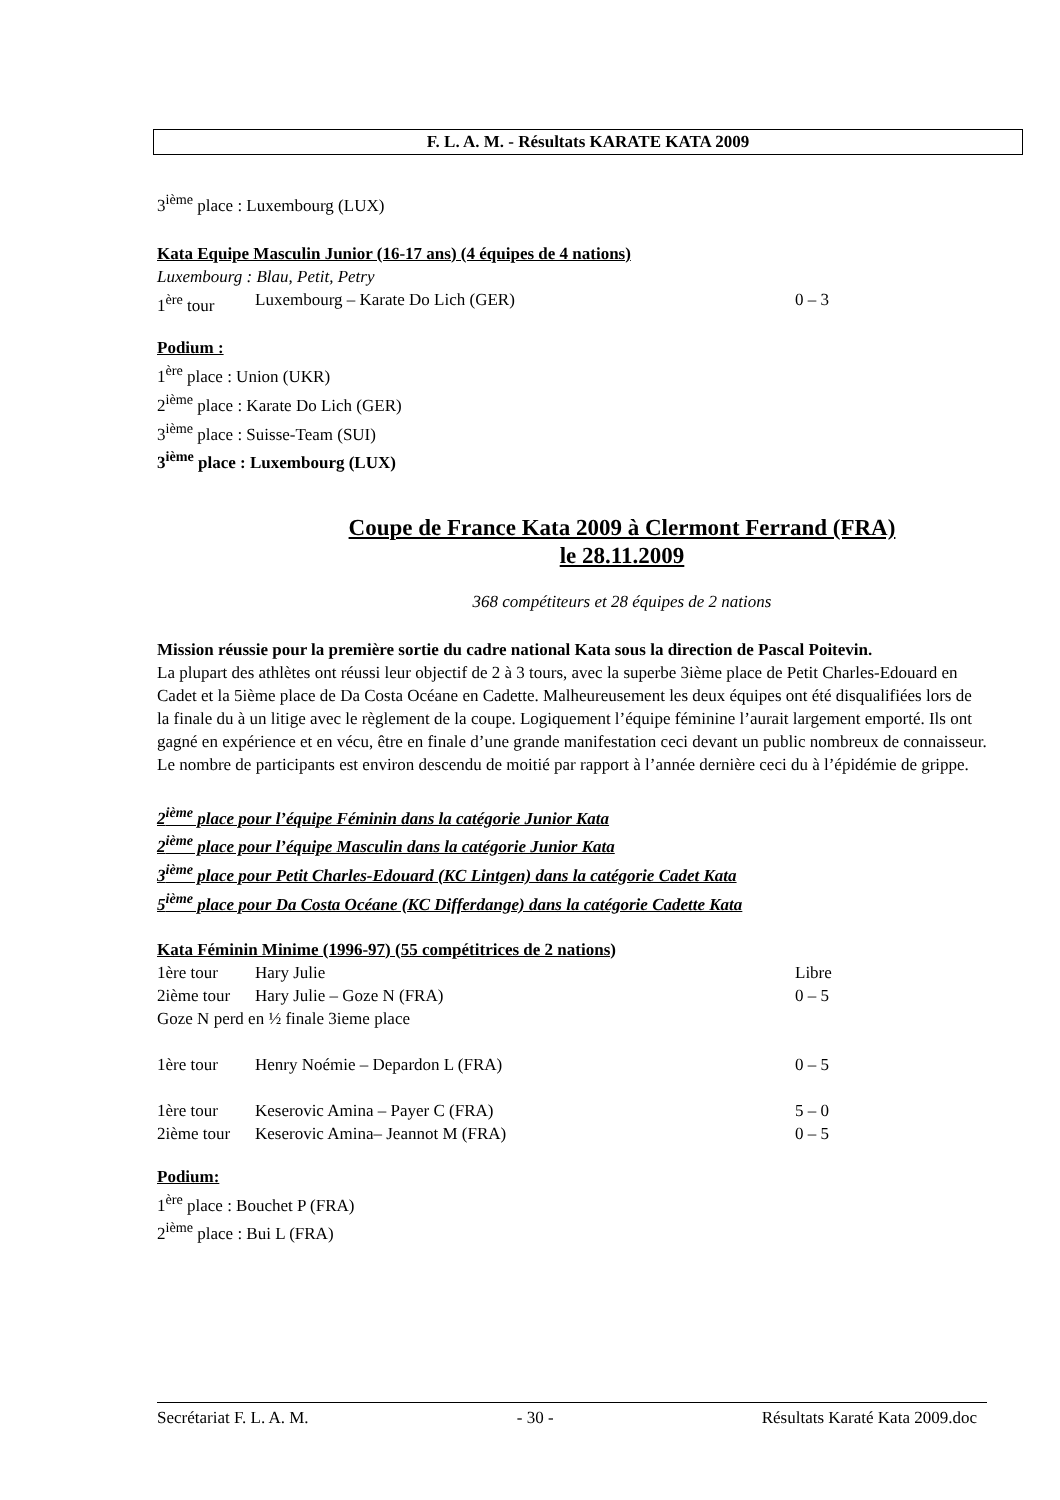F. L. A. M. - Résultats KARATE KATA 2009
3<sup>ième</sup> place : Luxembourg (LUX)
Kata Equipe Masculin Junior (16-17 ans) (4 équipes de 4 nations)
Luxembourg : Blau, Petit, Petry
1<sup>ère</sup> tour Luxembourg – Karate Do Lich (GER) 0 – 3
Podium :
1<sup>ère</sup> place : Union (UKR)
2<sup>ième</sup> place : Karate Do Lich (GER)
3<sup>ième</sup> place : Suisse-Team (SUI)
3<sup>ième</sup> place : Luxembourg (LUX)
Coupe de France Kata 2009 à Clermont Ferrand (FRA)
le 28.11.2009
368 compétiteurs et 28 équipes de 2 nations
Mission réussie pour la première sortie du cadre national Kata sous la direction de Pascal Poitevin.
La plupart des athlètes ont réussi leur objectif de 2 à 3 tours, avec la superbe 3ième place de Petit Charles-Edouard en Cadet et la 5ième place de Da Costa Océane en Cadette. Malheureusement les deux équipes ont été disqualifiées lors de la finale du à un litige avec le règlement de la coupe. Logiquement l’équipe féminine l’aurait largement emporté. Ils ont gagné en expérience et en vécu, être en finale d’une grande manifestation ceci devant un public nombreux de connaisseur.
Le nombre de participants est environ descendu de moitié par rapport à l’année dernière ceci du à l’épidémie de grippe.
2<sup>ième</sup> place pour l’équipe Féminin dans la catégorie Junior Kata
2<sup>ième</sup> place pour l’équipe Masculin dans la catégorie Junior Kata
3<sup>ième</sup> place pour Petit Charles-Edouard (KC Lintgen) dans la catégorie Cadet Kata
5<sup>ième</sup> place pour Da Costa Océane (KC Differdange) dans la catégorie Cadette Kata
Kata Féminin Minime (1996-97) (55 compétitrices de 2 nations)
1ère tour Hary Julie Libre
2ième tour Hary Julie – Goze N (FRA) 0 – 5
Goze N perd en ½ finale 3ieme place
1ère tour Henry Noémie – Depardon L (FRA) 0 – 5
1ère tour Keserovic Amina – Payer C (FRA) 5 – 0
2ième tour Keserovic Amina– Jeannot M (FRA) 0 – 5
Podium:
1<sup>ère</sup> place : Bouchet P (FRA)
2<sup>ième</sup> place : Bui L (FRA)
Secrétariat F. L. A. M. - 30 - Résultats Karaté Kata 2009.doc